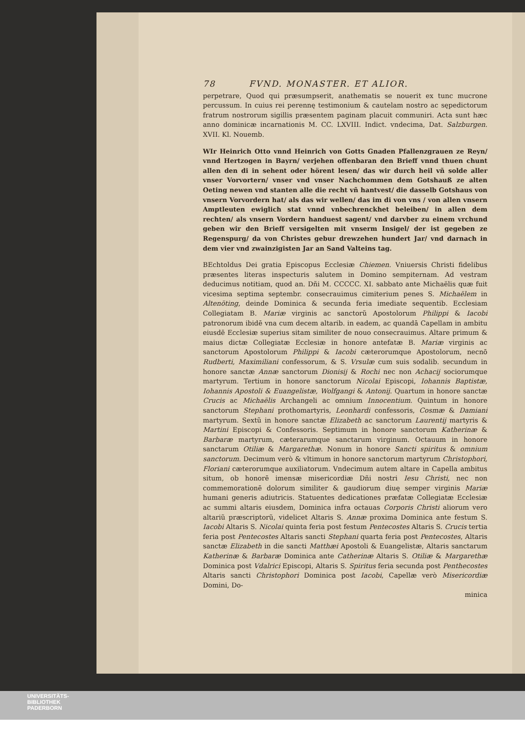78 FVND. MONASTER. ET ALIOR.
perpetrare, Quod qui præsumpserit, anathematis se nouerit ex tunc mucrone percussum. In cuius rei perennę testimonium & cautelam nostro ac sępedictorum fratrum nostrorum sigillis præsentem paginam placuit communiri. Acta sunt hæc anno dominicæ incarnationis M. CC. LXVIII. Indict. vndecima, Dat. Salzburgen. XVII. Kl. Nouemb.
WIr Heinrich Otto vnnd Heinrich von Gotts Gnaden Pfallenzgrauen ze Reyn/ vnnd Hertzogen in Bayrn/ verjehen offenbaran den Brieff vnnd thuen chunt allen den di in sehent oder hörent lesen/ das wir durch heil vñ solde aller vnser Vorvortern/ vnser vnd vnser Nachchommen dem Gotshauß ze alten Oeting newen vnd stanten alle die recht vñ hantvest/ die dasselb Gotshaus von vnsern Vorvordern hat/ als das wir wellen/ das im di von vns / von allen vnsern Amptleuten ewiglich stat vnnd vnbechrenckhet beleiben/ in allen dem rechten/ als vnsern Vordern handuest sagent/ vnd darvber zu einem vrchund geben wir den Brieff versigelten mit vnserm Insigel/ der ist gegeben ze Regenspurg/ da von Christes gebur drewzehen hundert Jar/ vnd darnach in dem vier vnd zwainzigisten Jar an Sand Valteins tag.
BEchtoldus Dei gratia Episcopus Ecclesiæ Chiemen. Vniuersis Christi fidelibus præsentes literas inspecturis salutem in Domino sempiternam. Ad vestram deducimus notitiam, quod an. Dñi M. CCCCC. XI. sabbato ante Michaëlis quæ fuit vicesima septima septembr. consecrauimus cimiterium penes S. Michaëlem in Altenöting, deinde Dominica & secunda feria imediate sequentib. Ecclesiam Collegiatam B. Mariæ virginis ac sanctorũ Apostolorum Philippi & Iacobi patronorum ibidē vna cum decem altarib. in eadem, ac quandā Capellam in ambitu eiusdē Ecclesiæ superius sitam similiter de nouo consecrauimus. Altare primum & maius dictæ Collegiatæ Ecclesiæ in honore antefatæ B. Mariæ virginis ac sanctorum Apostolorum Philippi & Iacobi cæterorumque Apostolorum, necnō Rudberti, Maximiliani confessorum, & S. Vrsulæ cum suis sodalib. secundum in honore sanctæ Annæ sanctorum Dionisij & Rochi nec non Achacij sociorumque martyrum. Tertium in honore sanctorum Nicolai Episcopi, Iohannis Baptistæ, Iohannis Apostoli & Euangelistæ, Wolfgangi & Antonij. Quartum in honore sanctæ Crucis ac Michaëlis Archangeli ac omnium Innocentium. Quintum in honore sanctorum Stephani prothomartyris, Leonhardi confessoris, Cosmæ & Damiani martyrum. Sextũ in honore sanctæ Elizabeth ac sanctorum Laurentij martyris & Martini Episcopi & Confessoris. Septimum in honore sanctorum Katherinæ & Barbaræ martyrum, cæterarumque sanctarum virginum. Octauum in honore sanctarum Otiliæ & Margarethæ. Nonum in honore Sancti spiritus & omnium sanctorum. Decimum verò & vltimum in honore sanctorum martyrum Christophori, Floriani cæterorumque auxiliatorum. Vndecimum autem altare in Capella ambitus situm, ob honorē imensæ misericordiæ Dñi nostri Iesu Christi, nec non commemorationē dolorum similiter & gaudiorum diuę semper virginis Mariæ humani generis adiutricis. Statuentes dedicationes præfatæ Collegiatæ Ecclesiæ ac summi altaris eiusdem, Dominica infra octauas Corporis Christi aliorum vero altariũ præscriptorũ, videlicet Altaris S. Annæ proxima Dominica ante festum S. Iacobi Altaris S. Nicolai quinta feria post festum Pentecostes Altaris S. Crucis tertia feria post Pentecostes Altaris sancti Stephani quarta feria post Pentecostes, Altaris sanctæ Elizabeth in die sancti Matthæi Apostoli & Euangelistæ, Altaris sanctarum Katherinæ & Barbaræ Dominica ante Catherinæ Altaris S. Otiliæ & Margarethæ Dominica post Vdalrici Episcopi, Altaris S. Spiritus feria secunda post Penthecostes Altaris sancti Christophori Dominica post Iacobi, Capellæ verò Misericordiæ Domini, Do-
minica
UNIVERSITÄTS-
BIBLIOTHEK
PADERBORN